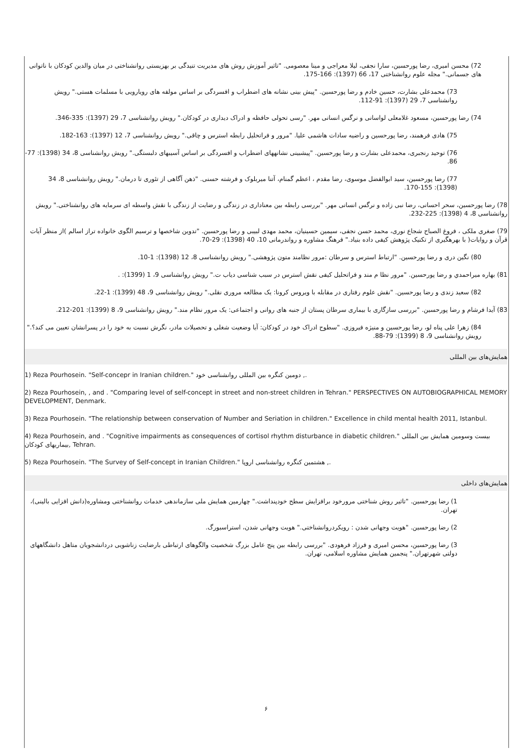72) محسن امیری، رضا پورحسین، سارا نجفی، لیلا معراجی و مینا معصومی. "تاثیر آموزش روش های مدیریت تنیدگی بر بهزیستی روانشناختی در میان والدین کودکان با ناتوانی های جسمانی." مجله علوم روانشناختی 17، 66 (1397): 166-175.
73) محمدعلی بشارت، حسین خادم و رضا پورحسین. "پیش بینی نشانه های اضطراب و افسردگی بر اساس مولفه های رویارویی با مسلمات هستی." رویش روانشناسی 7، 29 (1397): 91-112.
74) رضا پورحسین، مسعود غلامعلی لواسانی و نرگس انسانی مهر. "رسی تحولی حافظه و ادراک دیداری در کودکان." رویش روانشناسی 7، 29 (1397): 335-346.
75) هادی فرهمند، رضا پورحسین و راضیه سادات هاشمی علیا. "مرور و فراتحلیل رابطه استرس و چاقی." رویش روانشناسی 7، 12 (1397): 163-182.
76) توحید رنجبری، محمدعلی بشارت و رضا پورحسین. "پیشبینی نشانههای اضطراب و افسردگی بر اساس آسیبهای دلبستگی." رویش روانشناسی 8، 34 (1398): 77-86.
77) رضا پورحسین، سید ابوالفضل موسوی، رضا مقدم ، اعظم گمنام، آتنا میربلوک و فرشته حسنی. "ذهن آگاهی از تئوری تا درمان." رویش روانشناسی 8، 34 (1398): 155-170.
78) رضا پورحسین، سحر احسانی، رضا نبی زاده و نرگس انسانی مهر. "بررسی رابطه بین معناداری در زندگی و رضایت از زندگی با نقش واسطه ای سرمایه های روانشناختی." رویش روانشناسی 8، 4 (1398): 225-232.
79) صغری ملکی ، فروغ الصباح شجاع نوری، محمد حسن نجفی، سیمین حسینیان، محمد مهدی لبیبی و رضا پورحسین. "تدوین شاخصها و ترسیم الگوی خانواده تراز اسالم )از منظر آیات قرآن و روایات( با بهرهگیری از تکنیک پژوهش کیفی داده بنیاد." فرهنگ مشاوره و رواندرمانی 10، 40 (1398): 29-70.
80) نگین دری و رضا پورحسین. "ارتباط استرس و سرطان :مرور نظامند متون پژوهشی." رویش روانشناسی 8، 12 (1398): 1-10.
81) بهاره میراحمدي و رضا پورحسین. "مرور نظا م مند و فراتحلیل کیفی نقش استرس در سبب شناسی دیاب ت." رویش روانشناسی 9، 1 (1399): .
82) سعید زندی و رضا پورحسین. "نقش علوم رفتاری در مقابله با ویروس کرونا: یک مطالعه مروری نقلی." رویش روانشناسی 9، 48 (1399): 1-22.
83) آیدا فرشام و رضا پورحسین. "بررسی سازگاری با بیماری سرطان پستان از جنبه های روانی و اجتماعی: یک مرور نظام مند." رویش روانشناسی 9، 8 (1399): 201-212.
84) زهرا علی پناه لو، رضا پورحسین و منیژه فیروزی. "سطوح ادراک خود در کودکان: آیا وضعیت شغلی و تحصیلات مادر، نگرش نسبت به خود را در پسرانشان تعیین می کند؟." رویش روانشناسی 9، 8 (1399): 79-88.
همایش‌های بین المللی
1) Reza Pourhosein. "Self-concepr in Iranian children." دومین کنگره بین المللی روانشناسی خود ,.
2) Reza Pourhosein, , and . "Comparing level of self-concept in street and non-street children in Tehran." PERSPECTIVES ON AUTOBIOGRAPHICAL MEMORY DEVELOPMENT, Denmark.
3) Reza Pourhosein. "The relationship between conservation of Number and Seriation in children." Excellence in child mental health 2011, Istanbul.
4) Reza Pourhosein, and . "Cognitive impairments as consequences of cortisol rhythm disturbance in diabetic children." بیست وسومین همایش بین المللی بیماریهای کودکان, Tehran.
5) Reza Pourhosein. "The Survey of Self-concept in Iranian Children." هشتمین کنگره روانشناسی اروپا ,.
همایش‌های داخلی
1) رضا پورحسین. "تاثیر روش شناختی مرورخود برافزایش سطح خودپنداشت." چهارمین همایش ملی سازماندهی خدمات روانشناختی ومشاوره(دانش افزایی بالینی)، تهران.
2) رضا پورحسین. "هویت وجهانی شدن : رویکردروانشناختی." هویت وجهانی شدن، استراسبورگ.
3) رضا پورحسین، محسن امیری و فرزاد فرهودی. "بررسی رابطه بین پنج عامل بزرگ شخصیت والگوهای ارتباطی بارضایت زناشویی دردانشجویان متاهل دانشگاههای دولتی شهرتهران." پنجمین همایش مشاوره اسلامی، تهران.
۶